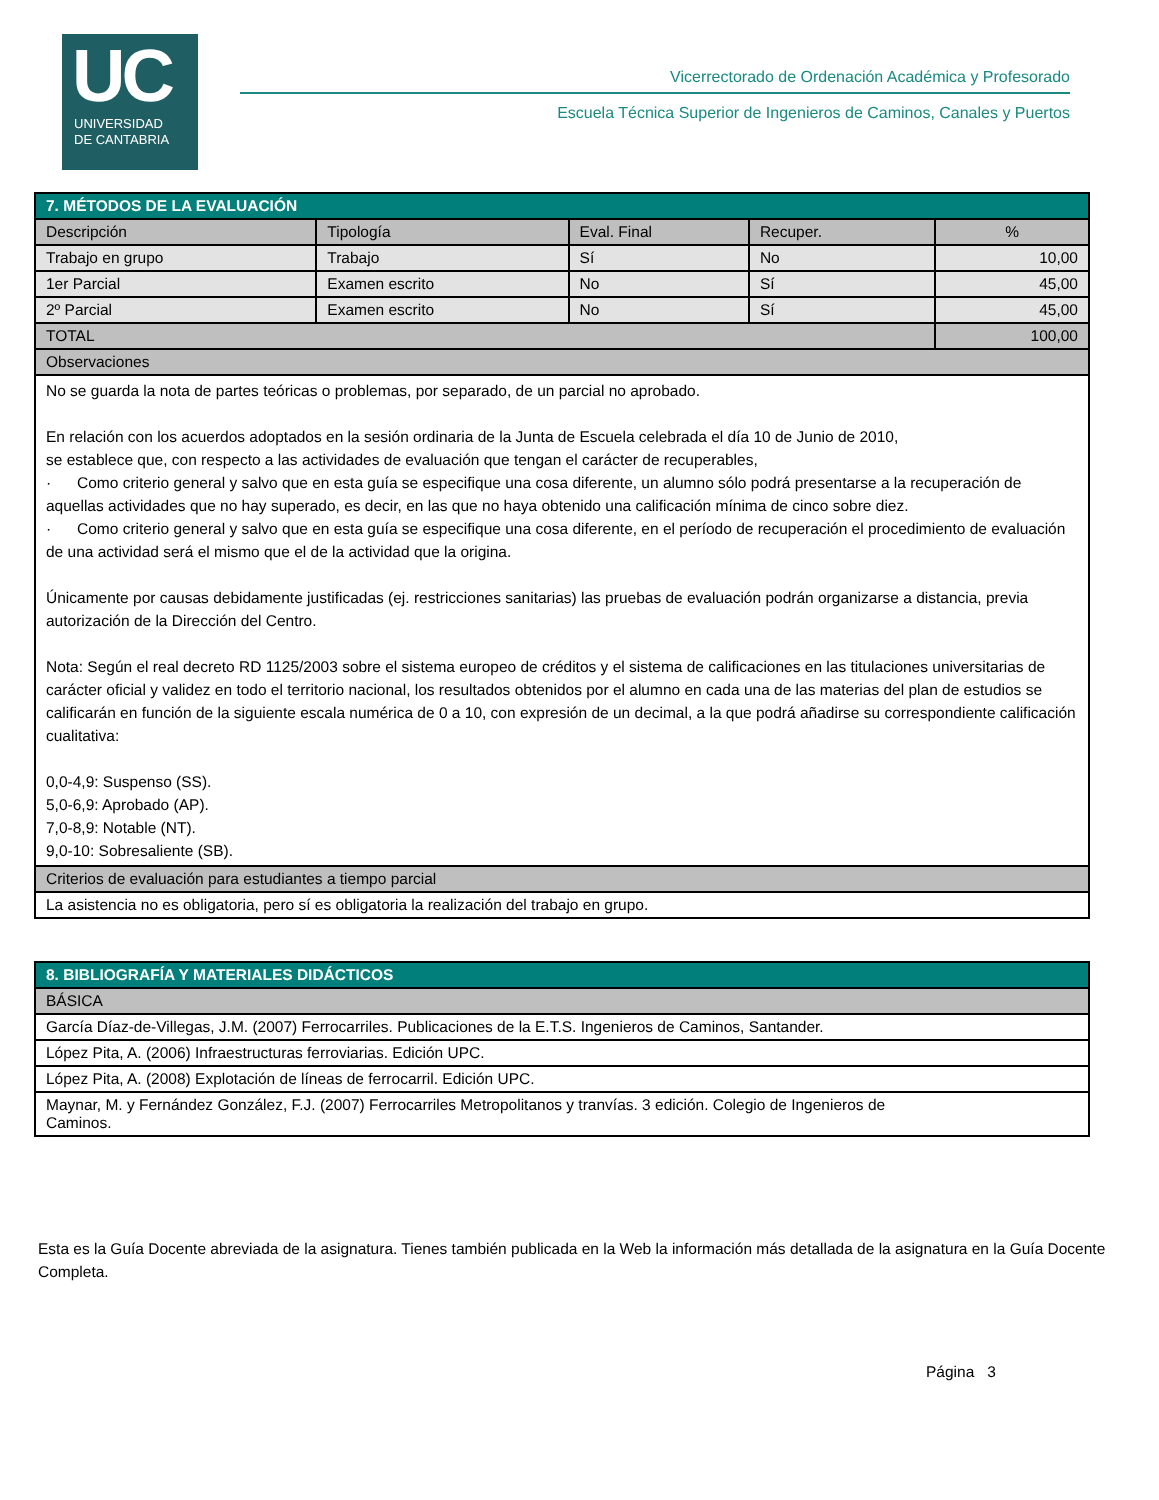UC
UNIVERSIDAD
DE CANTABRIA
Vicerrectorado de Ordenación Académica y Profesorado
Escuela Técnica Superior de Ingenieros de Caminos, Canales y Puertos
| 7. MÉTODOS DE LA EVALUACIÓN | | | | |
| Descripción | Tipología | Eval. Final | Recuper. | % |
| Trabajo en grupo | Trabajo | Sí | No | 10,00 |
| 1er Parcial | Examen escrito | No | Sí | 45,00 |
| 2º Parcial | Examen escrito | No | Sí | 45,00 |
| TOTAL | | | | 100,00 |
| Observaciones | | | | |
| No se guarda la nota de partes teóricas o problemas, por separado, de un parcial no aprobado. En relación con los acuerdos adoptados en la sesión ordinaria de la Junta de Escuela celebrada el día 10 de Junio de 2010, se establece que, con respecto a las actividades de evaluación que tengan el carácter de recuperables, · Como criterio general y salvo que en esta guía se especifique una cosa diferente, un alumno sólo podrá presentarse a la recuperación de aquellas actividades que no hay superado, es decir, en las que no haya obtenido una calificación mínima de cinco sobre diez. · Como criterio general y salvo que en esta guía se especifique una cosa diferente, en el período de recuperación el procedimiento de evaluación de una actividad será el mismo que el de la actividad que la origina. Únicamente por causas debidamente justificadas (ej. restricciones sanitarias) las pruebas de evaluación podrán organizarse a distancia, previa autorización de la Dirección del Centro. Nota: Según el real decreto RD 1125/2003 sobre el sistema europeo de créditos y el sistema de calificaciones en las titulaciones universitarias de carácter oficial y validez en todo el territorio nacional, los resultados obtenidos por el alumno en cada una de las materias del plan de estudios se calificarán en función de la siguiente escala numérica de 0 a 10, con expresión de un decimal, a la que podrá añadirse su correspondiente calificación cualitativa: 0,0-4,9: Suspenso (SS). 5,0-6,9: Aprobado (AP). 7,0-8,9: Notable (NT). 9,0-10: Sobresaliente (SB). | | | | |
| Criterios de evaluación para estudiantes a tiempo parcial | | | | |
| La asistencia no es obligatoria, pero sí es obligatoria la realización del trabajo en grupo. | | | | |
| 8. BIBLIOGRAFÍA Y MATERIALES DIDÁCTICOS |
| BÁSICA |
| García Díaz-de-Villegas, J.M. (2007) Ferrocarriles. Publicaciones de la E.T.S. Ingenieros de Caminos, Santander. |
| López Pita, A. (2006) Infraestructuras ferroviarias. Edición UPC. |
| López Pita, A. (2008) Explotación de líneas de ferrocarril. Edición UPC. |
| Maynar, M. y Fernández González, F.J. (2007) Ferrocarriles Metropolitanos y tranvías. 3 edición. Colegio de Ingenieros de Caminos. |
Esta es la Guía Docente abreviada de la asignatura. Tienes también publicada en la Web la información más detallada de la asignatura en la Guía Docente Completa.
Página 3